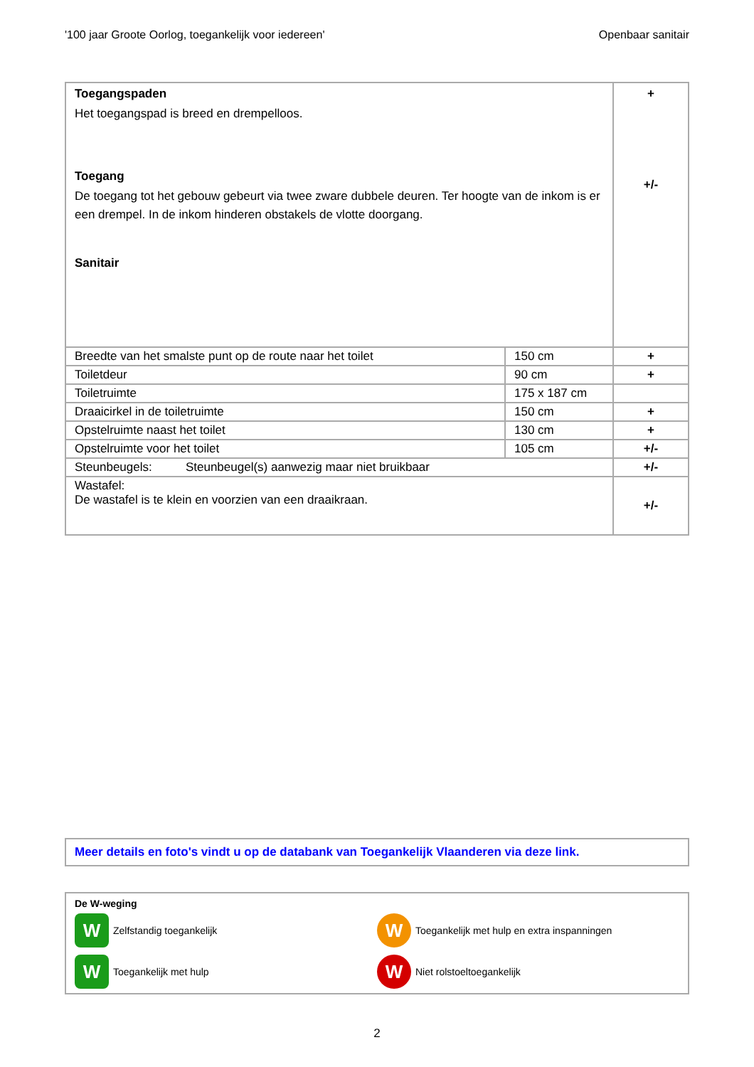'100 jaar Groote Oorlog, toegankelijk voor iedereen' Openbaar sanitair
| Toegangspaden Het toegangspad is breed en drempelloos. Toegang De toegang tot het gebouw gebeurt via twee zware dubbele deuren. Ter hoogte van de inkom is er een drempel. In de inkom hinderen obstakels de vlotte doorgang. Sanitair | | + +/- |
| Breedte van het smalste punt op de route naar het toilet | 150 cm | + |
| Toiletdeur | 90 cm | + |
| Toiletruimte | 175 x 187 cm | |
| Draaicirkel in de toiletruimte | 150 cm | + |
| Opstelruimte naast het toilet | 130 cm | + |
| Opstelruimte voor het toilet | 105 cm | +/- |
| Steunbeugels: Steunbeugel(s) aanwezig maar niet bruikbaar | | +/- |
| Wastafel: De wastafel is te klein en voorzien van een draaikraan. | | +/- |
Meer details en foto's vindt u op de databank van Toegankelijk Vlaanderen via deze link.
De W-weging
W
Zelfstandig toegankelijk
W
Toegankelijk met hulp en extra inspanningen
W
Toegankelijk met hulp
W
Niet rolstoeltoegankelijk
2